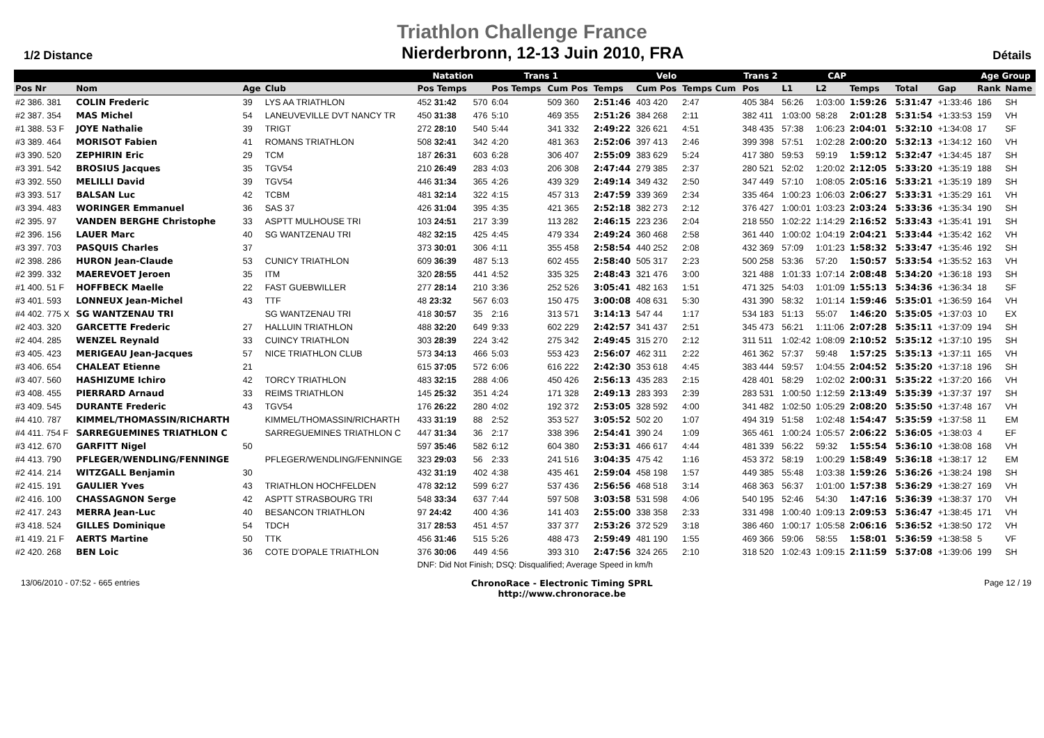Triathlon Challenge France
1/2 Distance Nierderbronn, 12-13 Juin 2010, FRA Détails
| | | | | | Natation | | Trans 1 | | Velo | | | Trans 2 | | CAP | | | | | | Age Group | |
| --- | --- | --- | --- | --- | --- | --- | --- | --- | --- | --- | --- | --- | --- | --- | --- | --- | --- | --- | --- | --- | --- |
| Pos Nr | Nom | Age | Club | | Pos Temps | | Pos Temps | Cum Pos | Temps | Cum Pos | Temps Cum | Pos | | L1 | L2 | Temps | | Total | Gap | Rank | Name |
| #2 386. 381 | COLIN Frederic | 39 | LYS AA TRIATHLON | | 452 31:42 | 570 | 6:04 | 509 360 | 2:51:46 | 403 420 | 2:47 | 405 384 | | 56:26 | 1:03:00 | 1:59:26 | | 5:31:47 | +1:33:46 | 186 | SH |
| #2 387. 354 | MAS Michel | 54 | LANEUVEVILLE DVT NANCY TR | | 450 31:38 | 476 | 5:10 | 469 355 | 2:51:26 | 384 268 | 2:11 | 382 411 | | 1:03:00 | 58:28 | 2:01:28 | | 5:31:54 | +1:33:53 | 159 | VH |
| #1 388. 53 F | JOYE Nathalie | 39 | TRIGT | | 272 28:10 | 540 | 5:44 | 341 332 | 2:49:22 | 326 621 | 4:51 | 348 435 | | 57:38 | 1:06:23 | 2:04:01 | | 5:32:10 | +1:34:08 | 17 | SF |
| #3 389. 464 | MORISOT Fabien | 41 | ROMANS TRIATHLON | | 508 32:41 | 342 | 4:20 | 481 363 | 2:52:06 | 397 413 | 2:46 | 399 398 | | 57:51 | 1:02:28 | 2:00:20 | | 5:32:13 | +1:34:12 | 160 | VH |
| #3 390. 520 | ZEPHIRIN Eric | 29 | TCM | | 187 26:31 | 603 | 6:28 | 306 407 | 2:55:09 | 383 629 | 5:24 | 417 380 | | 59:53 | 59:19 | 1:59:12 | | 5:32:47 | +1:34:45 | 187 | SH |
| #3 391. 542 | BROSIUS Jacques | 35 | TGV54 | | 210 26:49 | 283 | 4:03 | 206 308 | 2:47:44 | 279 385 | 2:37 | 280 521 | | 52:02 | 1:20:02 | 2:12:05 | | 5:33:20 | +1:35:19 | 188 | SH |
| #3 392. 550 | MELILLI David | 39 | TGV54 | | 446 31:34 | 365 | 4:26 | 439 329 | 2:49:14 | 349 432 | 2:50 | 347 449 | | 57:10 | 1:08:05 | 2:05:16 | | 5:33:21 | +1:35:19 | 189 | SH |
| #3 393. 517 | BALSAN Luc | 42 | TCBM | | 481 32:14 | 322 | 4:15 | 457 313 | 2:47:59 | 339 369 | 2:34 | 335 464 | | 1:00:23 | 1:06:03 | 2:06:27 | | 5:33:31 | +1:35:29 | 161 | VH |
| #3 394. 483 | WORINGER Emmanuel | 36 | SAS 37 | | 426 31:04 | 395 | 4:35 | 421 365 | 2:52:18 | 382 273 | 2:12 | 376 427 | | 1:00:01 | 1:03:23 | 2:03:24 | | 5:33:36 | +1:35:34 | 190 | SH |
| #2 395. 97 | VANDEN BERGHE Christophe | 33 | ASPTT MULHOUSE TRI | | 103 24:51 | 217 | 3:39 | 113 282 | 2:46:15 | 223 236 | 2:04 | 218 550 | | 1:02:22 | 1:14:29 | 2:16:52 | | 5:33:43 | +1:35:41 | 191 | SH |
| #2 396. 156 | LAUER Marc | 40 | SG WANTZENAU TRI | | 482 32:15 | 425 | 4:45 | 479 334 | 2:49:24 | 360 468 | 2:58 | 361 440 | | 1:00:02 | 1:04:19 | 2:04:21 | | 5:33:44 | +1:35:42 | 162 | VH |
| #3 397. 703 | PASQUIS Charles | 37 | | | 373 30:01 | 306 | 4:11 | 355 458 | 2:58:54 | 440 252 | 2:08 | 432 369 | | 57:09 | 1:01:23 | 1:58:32 | | 5:33:47 | +1:35:46 | 192 | SH |
| #2 398. 286 | HURON Jean-Claude | 53 | CUNICY TRIATHLON | | 609 36:39 | 487 | 5:13 | 602 455 | 2:58:40 | 505 317 | 2:23 | 500 258 | | 53:36 | 57:20 | 1:50:57 | | 5:33:54 | +1:35:52 | 163 | VH |
| #2 399. 332 | MAEREVOET Jeroen | 35 | ITM | | 320 28:55 | 441 | 4:52 | 335 325 | 2:48:43 | 321 476 | 3:00 | 321 488 | | 1:01:33 | 1:07:14 | 2:08:48 | | 5:34:20 | +1:36:18 | 193 | SH |
| #1 400. 51 F | HOFFBECK Maelle | 22 | FAST GUEBWILLER | | 277 28:14 | 210 | 3:36 | 252 526 | 3:05:41 | 482 163 | 1:51 | 471 325 | | 54:03 | 1:01:09 | 1:55:13 | | 5:34:36 | +1:36:34 | 18 | SF |
| #3 401. 593 | LONNEUX Jean-Michel | 43 | TTF | | 48 23:32 | 567 | 6:03 | 150 475 | 3:00:08 | 408 631 | 5:30 | 431 390 | | 58:32 | 1:01:14 | 1:59:46 | | 5:35:01 | +1:36:59 | 164 | VH |
| #4 402. 775 X | SG WANTZENAU TRI | | SG WANTZENAU TRI | | 418 30:57 | 35 | 2:16 | 313 571 | 3:14:13 | 547 44 | 1:17 | 534 183 | | 51:13 | 55:07 | 1:46:20 | | 5:35:05 | +1:37:03 | 10 | EX |
| #2 403. 320 | GARCETTE Frederic | 27 | HALLUIN TRIATHLON | | 488 32:20 | 649 | 9:33 | 602 229 | 2:42:57 | 341 437 | 2:51 | 345 473 | | 56:21 | 1:11:06 | 2:07:28 | | 5:35:11 | +1:37:09 | 194 | SH |
| #2 404. 285 | WENZEL Reynald | 33 | CUINCY TRIATHLON | | 303 28:39 | 224 | 3:42 | 275 342 | 2:49:45 | 315 270 | 2:12 | 311 511 | | 1:02:42 | 1:08:09 | 2:10:52 | | 5:35:12 | +1:37:10 | 195 | SH |
| #3 405. 423 | MERIGEAU Jean-Jacques | 57 | NICE TRIATHLON CLUB | | 573 34:13 | 466 | 5:03 | 553 423 | 2:56:07 | 462 311 | 2:22 | 461 362 | | 57:37 | 59:48 | 1:57:25 | | 5:35:13 | +1:37:11 | 165 | VH |
| #3 406. 654 | CHALEAT Etienne | 21 | | | 615 37:05 | 572 | 6:06 | 616 222 | 2:42:30 | 353 618 | 4:45 | 383 444 | | 59:57 | 1:04:55 | 2:04:52 | | 5:35:20 | +1:37:18 | 196 | SH |
| #3 407. 560 | HASHIZUME Ichiro | 42 | TORCY TRIATHLON | | 483 32:15 | 288 | 4:06 | 450 426 | 2:56:13 | 435 283 | 2:15 | 428 401 | | 58:29 | 1:02:02 | 2:00:31 | | 5:35:22 | +1:37:20 | 166 | VH |
| #3 408. 455 | PIERRARD Arnaud | 33 | REIMS TRIATHLON | | 145 25:32 | 351 | 4:24 | 171 328 | 2:49:13 | 283 393 | 2:39 | 283 531 | | 1:00:50 | 1:12:59 | 2:13:49 | | 5:35:39 | +1:37:37 | 197 | SH |
| #3 409. 545 | DURANTE Frederic | 43 | TGV54 | | 176 26:22 | 280 | 4:02 | 192 372 | 2:53:05 | 328 592 | 4:00 | 341 482 | | 1:02:50 | 1:05:29 | 2:08:20 | | 5:35:50 | +1:37:48 | 167 | VH |
| #4 410. 787 | KIMMEL/THOMASSIN/RICHARTH | | KIMMEL/THOMASSIN/RICHARTH | | 433 31:19 | 88 | 2:52 | 353 527 | 3:05:52 | 502 20 | 1:07 | 494 319 | | 51:58 | 1:02:48 | 1:54:47 | | 5:35:59 | +1:37:58 | 11 | EM |
| #4 411. 754 F | SARREGUEMINES TRIATHLON C | | SARREGUEMINES TRIATHLON C | | 447 31:34 | 36 | 2:17 | 338 396 | 2:54:41 | 390 24 | 1:09 | 365 461 | | 1:00:24 | 1:05:57 | 2:06:22 | | 5:36:05 | +1:38:03 | 4 | EF |
| #3 412. 670 | GARFITT Nigel | 50 | | | 597 35:46 | 582 | 6:12 | 604 380 | 2:53:31 | 466 617 | 4:44 | 481 339 | | 56:22 | 59:32 | 1:55:54 | | 5:36:10 | +1:38:08 | 168 | VH |
| #4 413. 790 | PFLEGER/WENDLING/FENNINGE | | PFLEGER/WENDLING/FENNINGE | | 323 29:03 | 56 | 2:33 | 241 516 | 3:04:35 | 475 42 | 1:16 | 453 372 | | 58:19 | 1:00:29 | 1:58:49 | | 5:36:18 | +1:38:17 | 12 | EM |
| #2 414. 214 | WITZGALL Benjamin | 30 | | | 432 31:19 | 402 | 4:38 | 435 461 | 2:59:04 | 458 198 | 1:57 | 449 385 | | 55:48 | 1:03:38 | 1:59:26 | | 5:36:26 | +1:38:24 | 198 | SH |
| #2 415. 191 | GAULIER Yves | 43 | TRIATHLON HOCHFELDEN | | 478 32:12 | 599 | 6:27 | 537 436 | 2:56:56 | 468 518 | 3:14 | 468 363 | | 56:37 | 1:01:00 | 1:57:38 | | 5:36:29 | +1:38:27 | 169 | VH |
| #2 416. 100 | CHASSAGNON Serge | 42 | ASPTT STRASBOURG TRI | | 548 33:34 | 637 | 7:44 | 597 508 | 3:03:58 | 531 598 | 4:06 | 540 195 | | 52:46 | 54:30 | 1:47:16 | | 5:36:39 | +1:38:37 | 170 | VH |
| #2 417. 243 | MERRA Jean-Luc | 40 | BESANCON TRIATHLON | | 97 24:42 | 400 | 4:36 | 141 403 | 2:55:00 | 338 358 | 2:33 | 331 498 | | 1:00:40 | 1:09:13 | 2:09:53 | | 5:36:47 | +1:38:45 | 171 | VH |
| #3 418. 524 | GILLES Dominique | 54 | TDCH | | 317 28:53 | 451 | 4:57 | 337 377 | 2:53:26 | 372 529 | 3:18 | 386 460 | | 1:00:17 | 1:05:58 | 2:06:16 | | 5:36:52 | +1:38:50 | 172 | VH |
| #1 419. 21 F | AERTS Martine | 50 | TTK | | 456 31:46 | 515 | 5:26 | 488 473 | 2:59:49 | 481 190 | 1:55 | 469 366 | | 59:06 | 58:55 | 1:58:01 | | 5:36:59 | +1:38:58 | 5 | VF |
| #2 420. 268 | BEN Loic | 36 | COTE D'OPALE TRIATHLON | | 376 30:06 | 449 | 4:56 | 393 310 | 2:47:56 | 324 265 | 2:10 | 318 520 | | 1:02:43 | 1:09:15 | 2:11:59 | | 5:37:08 | +1:39:06 | 199 | SH |
| | | | | | DNF: Did Not Finish; DSQ: Disqualified; Average Speed in km/h | | | | | | | | | | | | | | | | |
13/06/2010 - 07:52 - 665 entries ChronoRace - Electronic Timing SPRL
http://www.chronorace.be Page 12 / 19